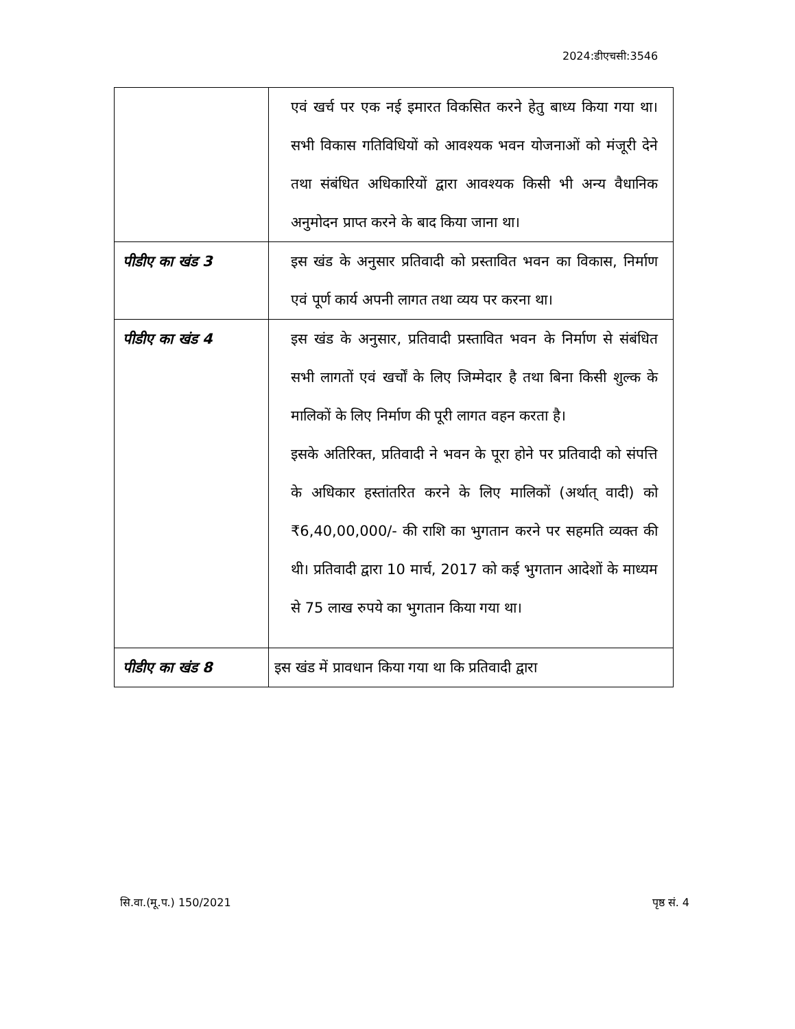2024:डीएचसी:3546
| | एवं खर्च पर एक नई इमारत विकसित करने हेतु बाध्य किया गया था। सभी विकास गतिविधियों को आवश्यक भवन योजनाओं को मंजूरी देने तथा संबंधित अधिकारियों द्वारा आवश्यक किसी भी अन्य वैधानिक अनुमोदन प्राप्त करने के बाद किया जाना था। |
| पीडीए का खंड 3 | इस खंड के अनुसार प्रतिवादी को प्रस्तावित भवन का विकास, निर्माण एवं पूर्ण कार्य अपनी लागत तथा व्यय पर करना था। |
| पीडीए का खंड 4 | इस खंड के अनुसार, प्रतिवादी प्रस्तावित भवन के निर्माण से संबंधित सभी लागतों एवं खर्चों के लिए जिम्मेदार है तथा बिना किसी शुल्क के मालिकों के लिए निर्माण की पूरी लागत वहन करता है। इसके अतिरिक्त, प्रतिवादी ने भवन के पूरा होने पर प्रतिवादी को संपत्ति के अधिकार हस्तांतरित करने के लिए मालिकों (अर्थात् वादी) को ₹6,40,00,000/- की राशि का भुगतान करने पर सहमति व्यक्त की थी। प्रतिवादी द्वारा 10 मार्च, 2017 को कई भुगतान आदेशों के माध्यम से 75 लाख रुपये का भुगतान किया गया था। |
| पीडीए का खंड 8 | इस खंड में प्रावधान किया गया था कि प्रतिवादी द्वारा |
सि.वा.(मू.प.) 150/2021 पृष्ठ सं. 4